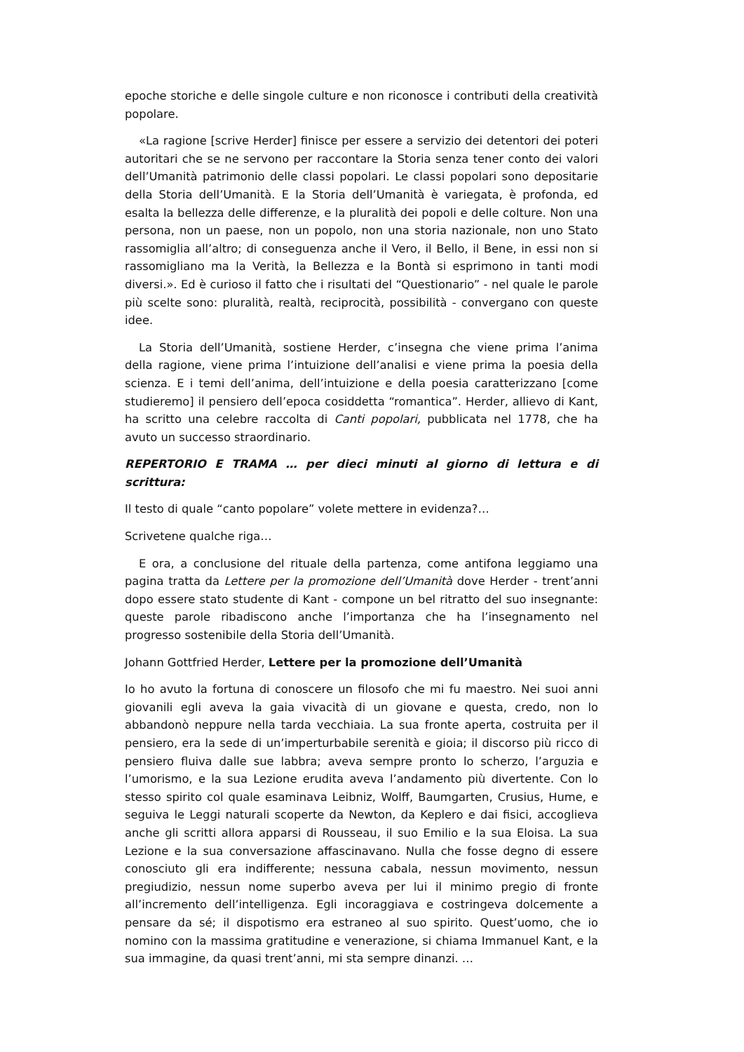epoche storiche e delle singole culture e non riconosce i contributi della creatività popolare.
«La ragione [scrive Herder] finisce per essere a servizio dei detentori dei poteri autoritari che se ne servono per raccontare la Storia senza tener conto dei valori dell’Umanità patrimonio delle classi popolari. Le classi popolari sono depositarie della Storia dell’Umanità. E la Storia dell’Umanità è variegata, è profonda, ed esalta la bellezza delle differenze, e la pluralità dei popoli e delle colture. Non una persona, non un paese, non un popolo, non una storia nazionale, non uno Stato rassomiglia all’altro; di conseguenza anche il Vero, il Bello, il Bene, in essi non si rassomigliano ma la Verità, la Bellezza e la Bontà si esprimono in tanti modi diversi.». Ed è curioso il fatto che i risultati del “Questionario” - nel quale le parole più scelte sono: pluralità, realtà, reciprocità, possibilità - convergano con queste idee.
La Storia dell’Umanità, sostiene Herder, c’insegna che viene prima l’anima della ragione, viene prima l’intuizione dell’analisi e viene prima la poesia della scienza. E i temi dell’anima, dell’intuizione e della poesia caratterizzano [come studieremo] il pensiero dell’epoca cosiddetta “romantica”. Herder, allievo di Kant, ha scritto una celebre raccolta di Canti popolari, pubblicata nel 1778, che ha avuto un successo straordinario.
REPERTORIO E TRAMA … per dieci minuti al giorno di lettura e di scrittura:
Il testo di quale “canto popolare” volete mettere in evidenza?…
Scrivetene qualche riga…
E ora, a conclusione del rituale della partenza, come antifona leggiamo una pagina tratta da Lettere per la promozione dell’Umanità dove Herder - trent’anni dopo essere stato studente di Kant - compone un bel ritratto del suo insegnante: queste parole ribadiscono anche l’importanza che ha l’insegnamento nel progresso sostenibile della Storia dell’Umanità.
Johann Gottfried Herder, Lettere per la promozione dell’Umanità
Io ho avuto la fortuna di conoscere un filosofo che mi fu maestro. Nei suoi anni giovanili egli aveva la gaia vivacità di un giovane e questa, credo, non lo abbandonò neppure nella tarda vecchiaia. La sua fronte aperta, costruita per il pensiero, era la sede di un’imperturbabile serenità e gioia; il discorso più ricco di pensiero fluiva dalle sue labbra; aveva sempre pronto lo scherzo, l’arguzia e l’umorismo, e la sua Lezione erudita aveva l’andamento più divertente. Con lo stesso spirito col quale esaminava Leibniz, Wolff, Baumgarten, Crusius, Hume, e seguiva le Leggi naturali scoperte da Newton, da Keplero e dai fisici, accoglieva anche gli scritti allora apparsi di Rousseau, il suo Emilio e la sua Eloisa. La sua Lezione e la sua conversazione affascinavano. Nulla che fosse degno di essere conosciuto gli era indifferente; nessuna cabala, nessun movimento, nessun pregiudizio, nessun nome superbo aveva per lui il minimo pregio di fronte all’incremento dell’intelligenza. Egli incoraggiava e costringeva dolcemente a pensare da sé; il dispotismo era estraneo al suo spirito. Quest’uomo, che io nomino con la massima gratitudine e venerazione, si chiama Immanuel Kant, e la sua immagine, da quasi trent’anni, mi sta sempre dinanzi. …